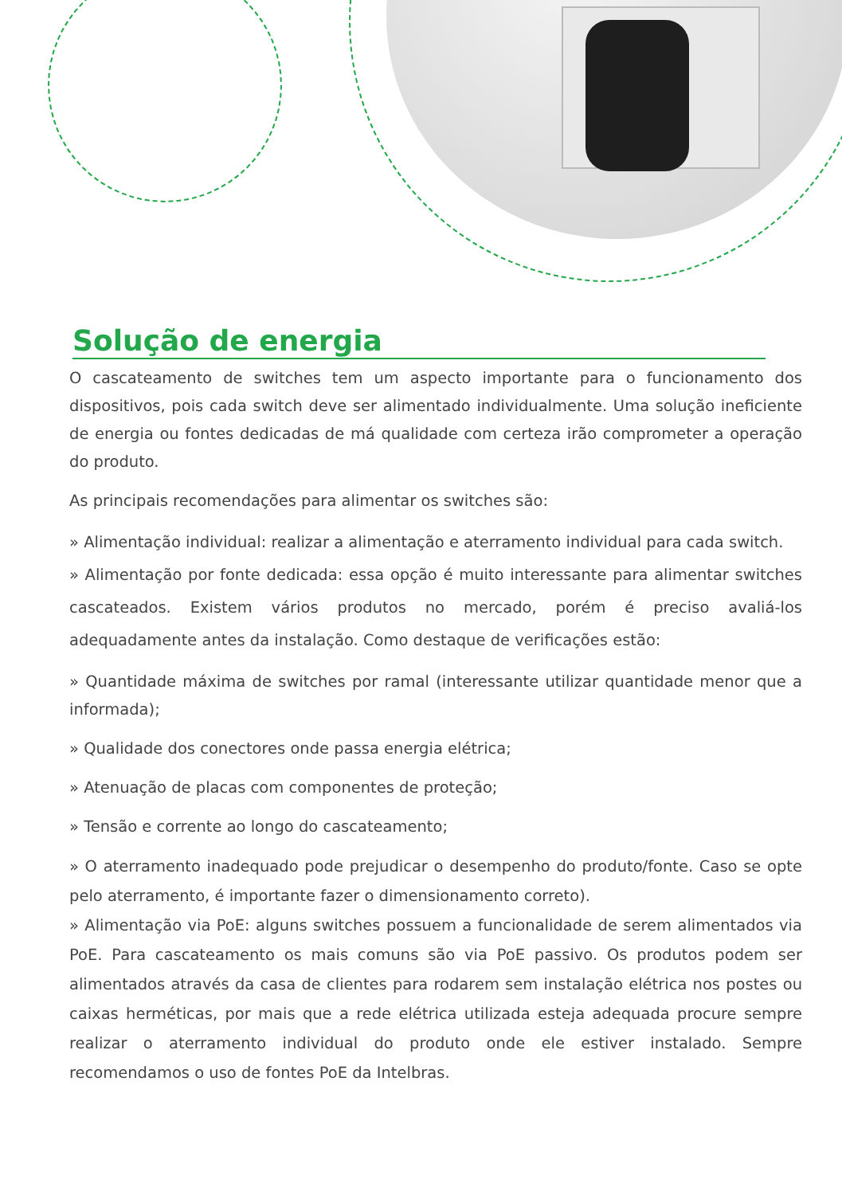Solução de energia
O cascateamento de switches tem um aspecto importante para o funcionamento dos dispositivos, pois cada switch deve ser alimentado individualmente. Uma solução ineficiente de energia ou fontes dedicadas de má qualidade com certeza irão comprometer a operação do produto.
As principais recomendações para alimentar os switches são:
» Alimentação individual: realizar a alimentação e aterramento individual para cada switch.
» Alimentação por fonte dedicada: essa opção é muito interessante para alimentar switches cascateados. Existem vários produtos no mercado, porém é preciso avaliá-los adequadamente antes da instalação. Como destaque de verificações estão:
» Quantidade máxima de switches por ramal (interessante utilizar quantidade menor que a informada);
» Qualidade dos conectores onde passa energia elétrica;
» Atenuação de placas com componentes de proteção;
» Tensão e corrente ao longo do cascateamento;
» O aterramento inadequado pode prejudicar o desempenho do produto/fonte. Caso se opte pelo aterramento, é importante fazer o dimensionamento correto).
» Alimentação via PoE: alguns switches possuem a funcionalidade de serem alimentados via PoE. Para cascateamento os mais comuns são via PoE passivo. Os produtos podem ser alimentados através da casa de clientes para rodarem sem instalação elétrica nos postes ou caixas herméticas, por mais que a rede elétrica utilizada esteja adequada procure sempre realizar o aterramento individual do produto onde ele estiver instalado. Sempre recomendamos o uso de fontes PoE da Intelbras.